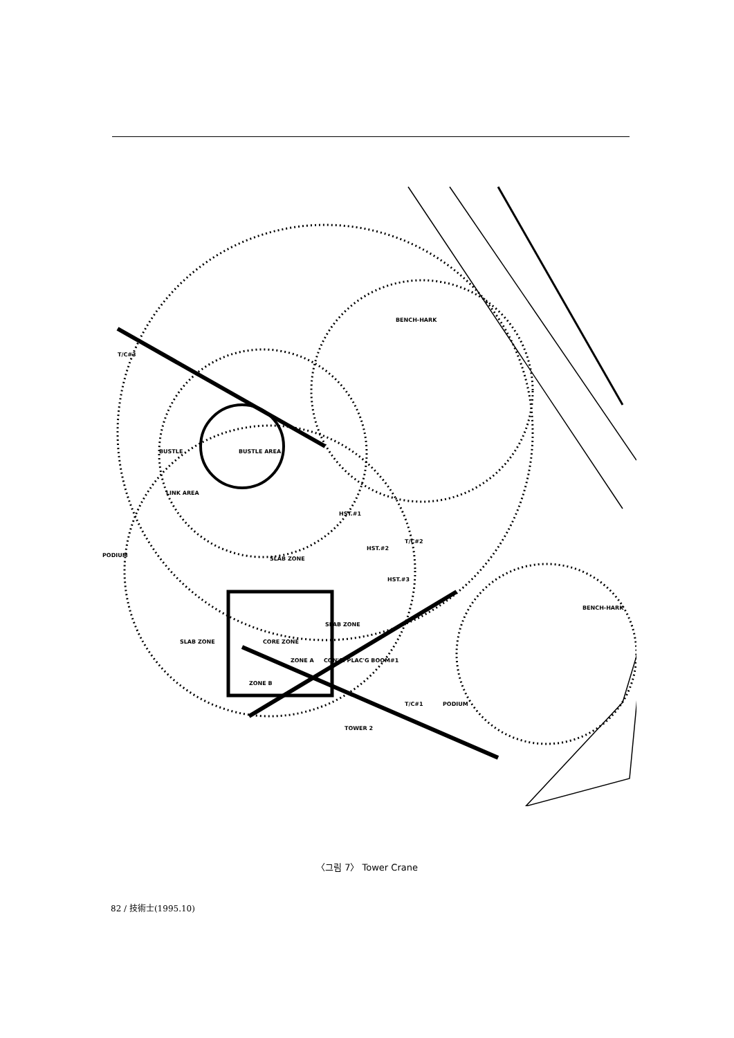BENCH-HARK
T/C#3
BUSTLE
BUSTLE AREA
LINK AREA
HST.#1
PODIUM
SLAB ZONE
HST.#2
T/C#2
HST.#3
BENCH-HARK
SLAB ZONE
SLAB ZONE
CORE ZONE
ZONE A
CON'C. PLAC'G BOOM#1
ZONE B
T/C#1
PODIUM
TOWER 2
〈그림 7〉 Tower Crane
82 / 技術士(1995.10)